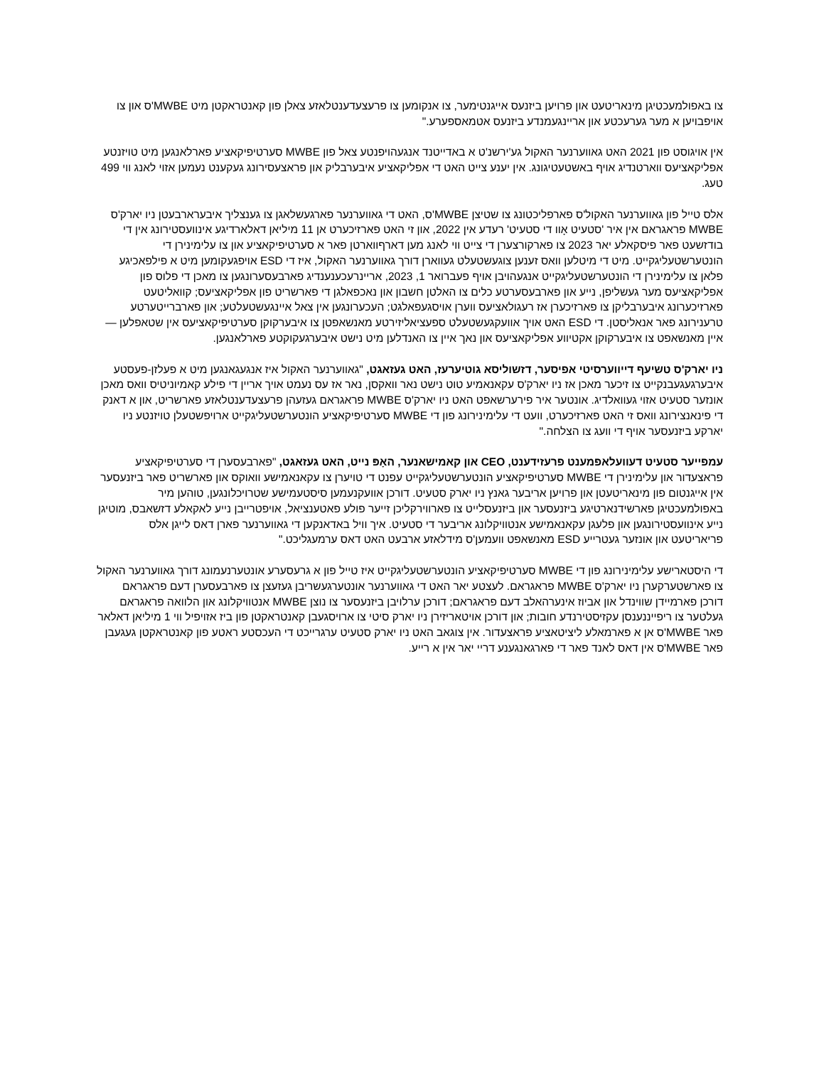צו באפולמעכטיגן מינאריטעט און פרויען ביזנעס אייגנטימער, צו אנקומען צו פרעצעדענטלאזע צאלן פון קאנטראקטן מיט MWBE'ס און צו אויפבויען א מער גערעכטע און אריינגעמנדע ביזנעס אטמאספערע."
אין אויגוסט פון 2021 האט גאווערנער האקול גע'ירשנ'ט א באדייטנד אנגעהויפנטע צאל פון MWBE סערטיפיקאציע פארלאנגען מיט טויזנטע אפליקאציעס ווארטנדיג אויף באשטעטיגונג. אין יענע צייט האט די אפליקאציע איבערבליק און פראצעסירונג געקענט נעמען אזוי לאנג ווי 499 טעג.
אלס טייל פון גאווערנער האקול'ס פארפליכטונג צו שטיצן MWBE'ס, האט די גאווערנער פארגעשלאגן צו גענצליך איבערארבעטן ניו יארק'ס MWBE פראגראם אין איר 'סטעיט אָוו די סטעיט' רעדע אין 2022, און זי האט פארזיכערט אן 11 מיליאן דאלארדיגע אינוועסטירונג אין די בודזשעט פאר פיסקאלע יאר 2023 צו פארקורצערן די צייט ווי לאנג מען דארףווארטן פאר א סערטיפיקאציע און צו עלימינירן די הונטערשטעליגקייט. מיט די מיטלען וואס זענען צוגעשטעלט געווארן דורך גאווערנער האקול, איז די ESD אויפגעקומען מיט א פילפאכיגע פלאן צו עלימינירן די הונטערשטעליגקייט אנגעהויבן אויף פעברואר 1, 2023, אריינרעכענענדיג פארבעסערונגען צו מאכן די פלוס פון אפליקאציעס מער געשליפן, נייע און פארבעסערטע כלים צו האלטן חשבון און נאכפאלגן די פארשריט פון אפליקאציעס; קוואליטעט פארזיכערונג איבערבליקן צו פארזיכערן אז רעגולאציעס ווערן אויסגעפאלגט; העכערונגען אין צאל איינגעשטעלטע; און פארברייטערטע טרענירונג פאר אנאליסטן. די ESD האט אויך אוועקגעשטעלט ספעציאליזירטע מאנשאפטן צו איבערקוקן סערטיפיקאציעס אין שטאפלען — איין מאנשאפט צו איבערקוקן אקטיווע אפליקאציעס און נאך איין צו האנדלען מיט נישט איבערגעקוקטע פארלאנגען.
ניו יארק'ס טשיעף דייווערסיטי אפיסער, דזשוליסא גוטיערעז, האט געזאגט, "גאווערנער האקול איז אנגעגאנגען מיט א פעלזן-פעסטע איבערגעגעבנקייט צו זיכער מאכן אז ניו יארק'ס עקאנאמיע טוט נישט נאר וואקסן, נאר אז עס נעמט אויך אריין די פילע קאמיוניטיס וואס מאכן אונזער סטעיט אזוי געוואלדיג. אונטער איר פירערשאפט האט ניו יארק'ס MWBE פראגראם געזעהן פרעצעדענטלאזע פארשריט, און א דאנק די פינאנצירונג וואס זי האט פארזיכערט, וועט די עלימינירונג פון די MWBE סערטיפיקאציע הונטערשטעליגקייט ארויפשטעלן טויזנטע ניו יארקע ביזנעסער אויף די וועג צו הצלחה."
עמפייער סטעיט דעוועלאפמענט פרעזידענט, CEO און קאמישאנער, האָפּ נייט, האט געזאגט, "פארבעסערן די סערטיפיקאציע פראצעדור און עלימינירן די MWBE סערטיפיקאציע הונטערשטעליגקייט עפנט די טויערן צו עקאנאמישע וואוקס און פארשריט פאר ביזנעסער אין אייגנטום פון מינאריטעטן און פרויען אריבער גאנץ ניו יארק סטעיט. דורכן אוועקנעמען סיסטעמישע שטרויכלונגען, טוהען מיר באפולמעכטיגן פארשידנארטיגע ביזנעסער און ביזנעסלייט צו פארווירקליכן זייער פולע פאטענציאל, אויפטרייבן נייע לאקאלע דזשאבס, מוטיגן נייע אינוועסטירונגען און פלעגן עקאנאמישע אנטוויקלונג אריבער די סטעיט. איך וויל באדאנקען די גאווערנער פארן דאס לייגן אלס פריאריטעט און אונזער געטרייע ESD מאנשאפט וועמען'ס מידלאזע ארבעט האט דאס ערמעגליכט."
די היסטארישע עלימינירונג פון די MWBE סערטיפיקאציע הונטערשטעליגקייט איז טייל פון א גרעסערע אונטערנעמונג דורך גאווערנער האקול צו פארשטערקערן ניו יארק'ס MWBE פראגראם. לעצטע יאר האט די גאווערנער אונטערגעשריבן געזעצן צו פארבעסערן דעם פראגראם דורכן פארמיידן שווינדל און אביוז אינערהאלב דעם פראגראם; דורכן ערלויבן ביזנעסער צו נוצן MWBE אנטוויקלונג און הלוואה פראגראם געלטער צו ריפייננענסן עקזיסטירנדע חובות; און דורכן אויטאריזירן ניו יארק סיטי צו ארויסגעבן קאנטראקטן פון ביז אזויפיל ווי 1 מיליאן דאלאר פאר MWBE'ס אן א פארמאלע ליציטאציע פראצעדור. אין צוגאב האט ניו יארק סטעיט ערגרייכט די העכסטע ראטע פון קאנטראקטן געגעבן פאר MWBE'ס אין דאס לאנד פאר די פארגאנגענע דריי יאר אין א רייע.